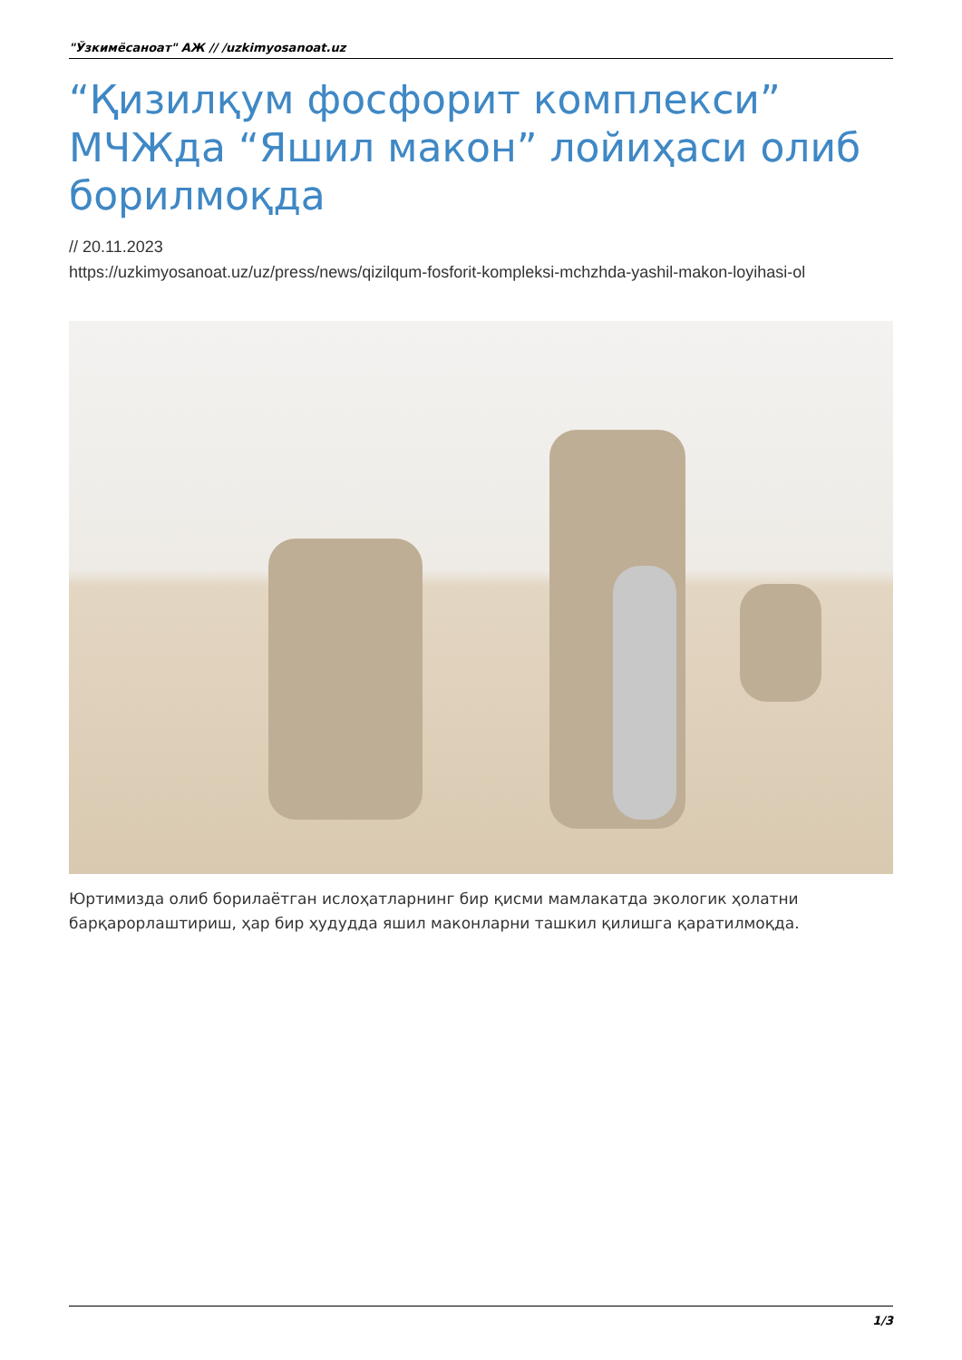"Ўзкимёсаноат" АЖ // /uzkimyosanoat.uz
“Қизилқум фосфорит комплекси” МЧЖда “Яшил макон” лойиҳаси олиб борилмоқда
// 20.11.2023
https://uzkimyosanoat.uz/uz/press/news/qizilqum-fosforit-kompleksi-mchzhda-yashil-makon-loyihasi-ol
Юртимизда олиб борилаётган ислоҳатларнинг бир қисми мамлакатда экологик ҳолатни барқарорлаштириш, ҳар бир ҳудудда яшил маконларни ташкил қилишга қаратилмоқда.
1/3